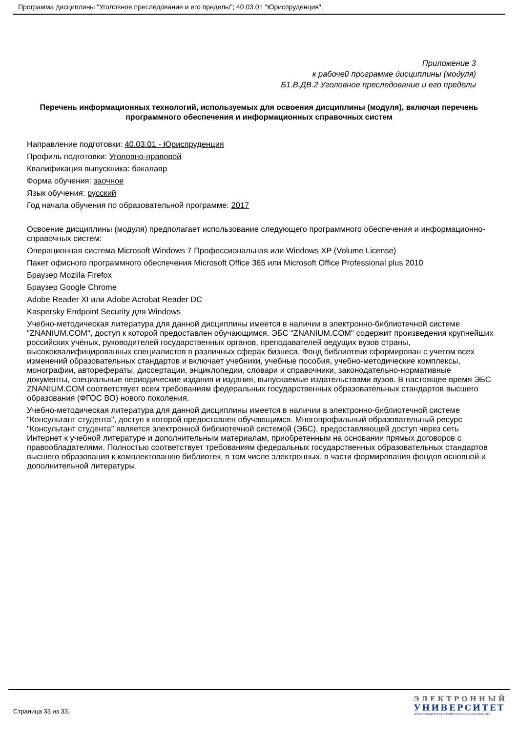Программа дисциплины "Уголовное преследование и его пределы"; 40.03.01 "Юриспруденция".
Приложение 3
к рабочей программе дисциплины (модуля)
Б1.В.ДВ.2 Уголовное преследование и его пределы
Перечень информационных технологий, используемых для освоения дисциплины (модуля), включая перечень программного обеспечения и информационных справочных систем
Направление подготовки: 40.03.01 - Юриспруденция
Профиль подготовки: Уголовно-правовой
Квалификация выпускника: бакалавр
Форма обучения: заочное
Язык обучения: русский
Год начала обучения по образовательной программе: 2017
Освоение дисциплины (модуля) предполагает использование следующего программного обеспечения и информационно-справочных систем:
Операционная система Microsoft Windows 7 Профессиональная или Windows XP (Volume License)
Пакет офисного программного обеспечения Microsoft Office 365 или Microsoft Office Professional plus 2010
Браузер Mozilla Firefox
Браузер Google Chrome
Adobe Reader XI или Adobe Acrobat Reader DC
Kaspersky Endpoint Security для Windows
Учебно-методическая литература для данной дисциплины имеется в наличии в электронно-библиотечной системе "ZNANIUM.COM", доступ к которой предоставлен обучающимся. ЭБС "ZNANIUM.COM" содержит произведения крупнейших российских учёных, руководителей государственных органов, преподавателей ведущих вузов страны, высококвалифицированных специалистов в различных сферах бизнеса. Фонд библиотеки сформирован с учетом всех изменений образовательных стандартов и включает учебники, учебные пособия, учебно-методические комплексы, монографии, авторефераты, диссертации, энциклопедии, словари и справочники, законодательно-нормативные документы, специальные периодические издания и издания, выпускаемые издательствами вузов. В настоящее время ЭБС ZNANIUM.COM соответствует всем требованиям федеральных государственных образовательных стандартов высшего образования (ФГОС ВО) нового поколения.
Учебно-методическая литература для данной дисциплины имеется в наличии в электронно-библиотечной системе "Консультант студента", доступ к которой предоставлен обучающимся. Многопрофильный образовательный ресурс "Консультант студента" является электронной библиотечной системой (ЭБС), предоставляющей доступ через сеть Интернет к учебной литературе и дополнительным материалам, приобретенным на основании прямых договоров с правообладателями. Полностью соответствует требованиям федеральных государственных образовательных стандартов высшего образования к комплектованию библиотек, в том числе электронных, в части формирования фондов основной и дополнительной литературы.
Страница 33 из 33.
ЭЛЕКТРОННЫЙ
УНИВЕРСИТЕТ
ИНФОРМАЦИОННО-АНАЛИТИЧЕСКАЯ СИСТЕМА КФУ